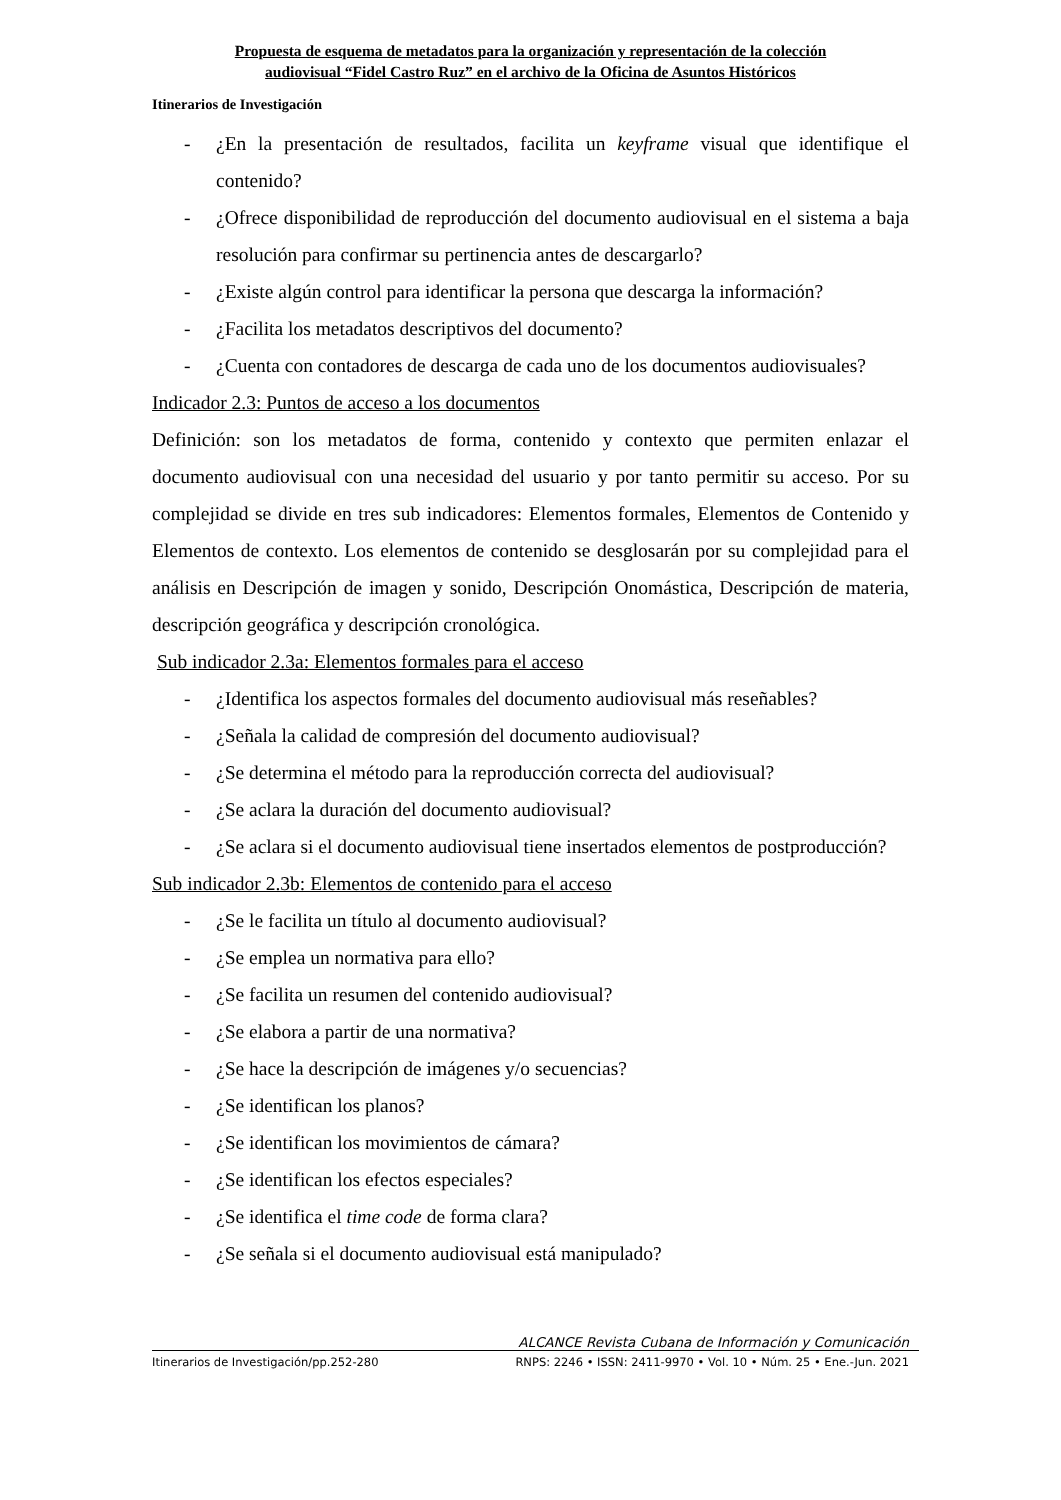Propuesta de esquema de metadatos para la organización y representación de la colección
audiovisual “Fidel Castro Ruz” en el archivo de la Oficina de Asuntos Históricos
Itinerarios de Investigación
- ¿En la presentación de resultados, facilita un keyframe visual que identifique el contenido?
- ¿Ofrece disponibilidad de reproducción del documento audiovisual en el sistema a baja resolución para confirmar su pertinencia antes de descargarlo?
- ¿Existe algún control para identificar la persona que descarga la información?
- ¿Facilita los metadatos descriptivos del documento?
- ¿Cuenta con contadores de descarga de cada uno de los documentos audiovisuales?
Indicador 2.3: Puntos de acceso a los documentos
Definición: son los metadatos de forma, contenido y contexto que permiten enlazar el documento audiovisual con una necesidad del usuario y por tanto permitir su acceso. Por su complejidad se divide en tres sub indicadores: Elementos formales, Elementos de Contenido y Elementos de contexto. Los elementos de contenido se desglosarán por su complejidad para el análisis en Descripción de imagen y sonido, Descripción Onomástica, Descripción de materia, descripción geográfica y descripción cronológica.
Sub indicador 2.3a: Elementos formales para el acceso
- ¿Identifica los aspectos formales del documento audiovisual más reseñables?
- ¿Señala la calidad de compresión del documento audiovisual?
- ¿Se determina el método para la reproducción correcta del audiovisual?
- ¿Se aclara la duración del documento audiovisual?
- ¿Se aclara si el documento audiovisual tiene insertados elementos de postproducción?
Sub indicador 2.3b: Elementos de contenido para el acceso
- ¿Se le facilita un título al documento audiovisual?
- ¿Se emplea un normativa para ello?
- ¿Se facilita un resumen del contenido audiovisual?
- ¿Se elabora a partir de una normativa?
- ¿Se hace la descripción de imágenes y/o secuencias?
- ¿Se identifican los planos?
- ¿Se identifican los movimientos de cámara?
- ¿Se identifican los efectos especiales?
- ¿Se identifica el time code de forma clara?
- ¿Se señala si el documento audiovisual está manipulado?
ALCANCE Revista Cubana de Información y Comunicación
Itinerarios de Investigación/pp.252-280 RNPS: 2246 • ISSN: 2411-9970 • Vol. 10 • Núm. 25 • Ene.-Jun. 2021